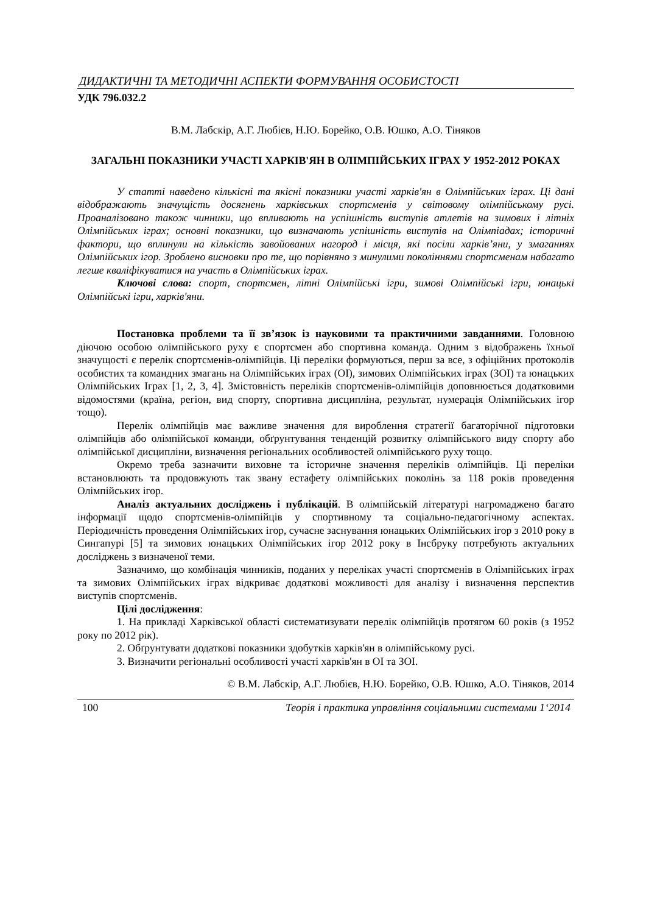ДИДАКТИЧНІ ТА МЕТОДИЧНІ АСПЕКТИ ФОРМУВАННЯ ОСОБИСТОСТІ
УДК 796.032.2
В.М. Лабскір, А.Г. Любієв, Н.Ю. Борейко, О.В. Юшко, А.О. Тіняков
ЗАГАЛЬНІ ПОКАЗНИКИ УЧАСТІ ХАРКІВ'ЯН В ОЛІМПІЙСЬКИХ ІГРАХ У 1952-2012 РОКАХ
У статті наведено кількісні та якісні показники участі харків'ян в Олімпійських іграх. Ці дані відображають значущість досягнень харківських спортсменів у світовому олімпійському русі. Проаналізовано також чинники, що впливають на успішність виступів атлетів на зимових і літніх Олімпійських іграх; основні показники, що визначають успішність виступів на Олімпіадах; історичні фактори, що вплинули на кількість завойованих нагород і місця, які посіли харків’яни, у змаганнях Олімпійських ігор. Зроблено висновки про те, що порівняно з минулими поколіннями спортсменам набагато легше кваліфікуватися на участь в Олімпійських іграх.
Ключові слова: спорт, спортсмен, літні Олімпійські ігри, зимові Олімпійські ігри, юнацькі Олімпійські ігри, харків'яни.
Постановка проблеми та її зв’язок із науковими та практичними завданнями. Головною діючою особою олімпійського руху є спортсмен або спортивна команда. Одним з відображень їхньої значущості є перелік спортсменів-олімпійців. Ці переліки формуються, перш за все, з офіційних протоколів особистих та командних змагань на Олімпійських іграх (ОІ), зимових Олімпійських іграх (ЗОІ) та юнацьких Олімпійських Іграх [1, 2, 3, 4]. Змістовність переліків спортсменів-олімпійців доповнюється додатковими відомостями (країна, регіон, вид спорту, спортивна дисципліна, результат, нумерація Олімпійських ігор тощо).
Перелік олімпійців має важливе значення для вироблення стратегії багаторічної підготовки олімпійців або олімпійської команди, обґрунтування тенденцій розвитку олімпійського виду спорту або олімпійської дисципліни, визначення регіональних особливостей олімпійського руху тощо.
Окремо треба зазначити виховне та історичне значення переліків олімпійців. Ці переліки встановлюють та продовжують так звану естафету олімпійських поколінь за 118 років проведення Олімпійських ігор.
Аналіз актуальних досліджень і публікацій. В олімпійській літературі нагромаджено багато інформації щодо спортсменів-олімпійців у спортивному та соціально-педагогічному аспектах. Періодичність проведення Олімпійських ігор, сучасне заснування юнацьких Олімпійських ігор з 2010 року в Сингапурі [5] та зимових юнацьких Олімпійських ігор 2012 року в Інсбруку потребують актуальних досліджень з визначеної теми.
Зазначимо, що комбінація чинників, поданих у переліках участі спортсменів в Олімпійських іграх та зимових Олімпійських іграх відкриває додаткові можливості для аналізу і визначення перспектив виступів спортсменів.
Цілі дослідження:
1. На прикладі Харківської області систематизувати перелік олімпійців протягом 60 років (з 1952 року по 2012 рік).
2. Обґрунтувати додаткові показники здобутків харків'ян в олімпійському русі.
3. Визначити регіональні особливості участі харків'ян в ОІ та ЗОІ.
© В.М. Лабскір, А.Г. Любієв, Н.Ю. Борейко, О.В. Юшко, А.О. Тіняков, 2014
100 Теорія і практика управління соціальними системами 1‘2014